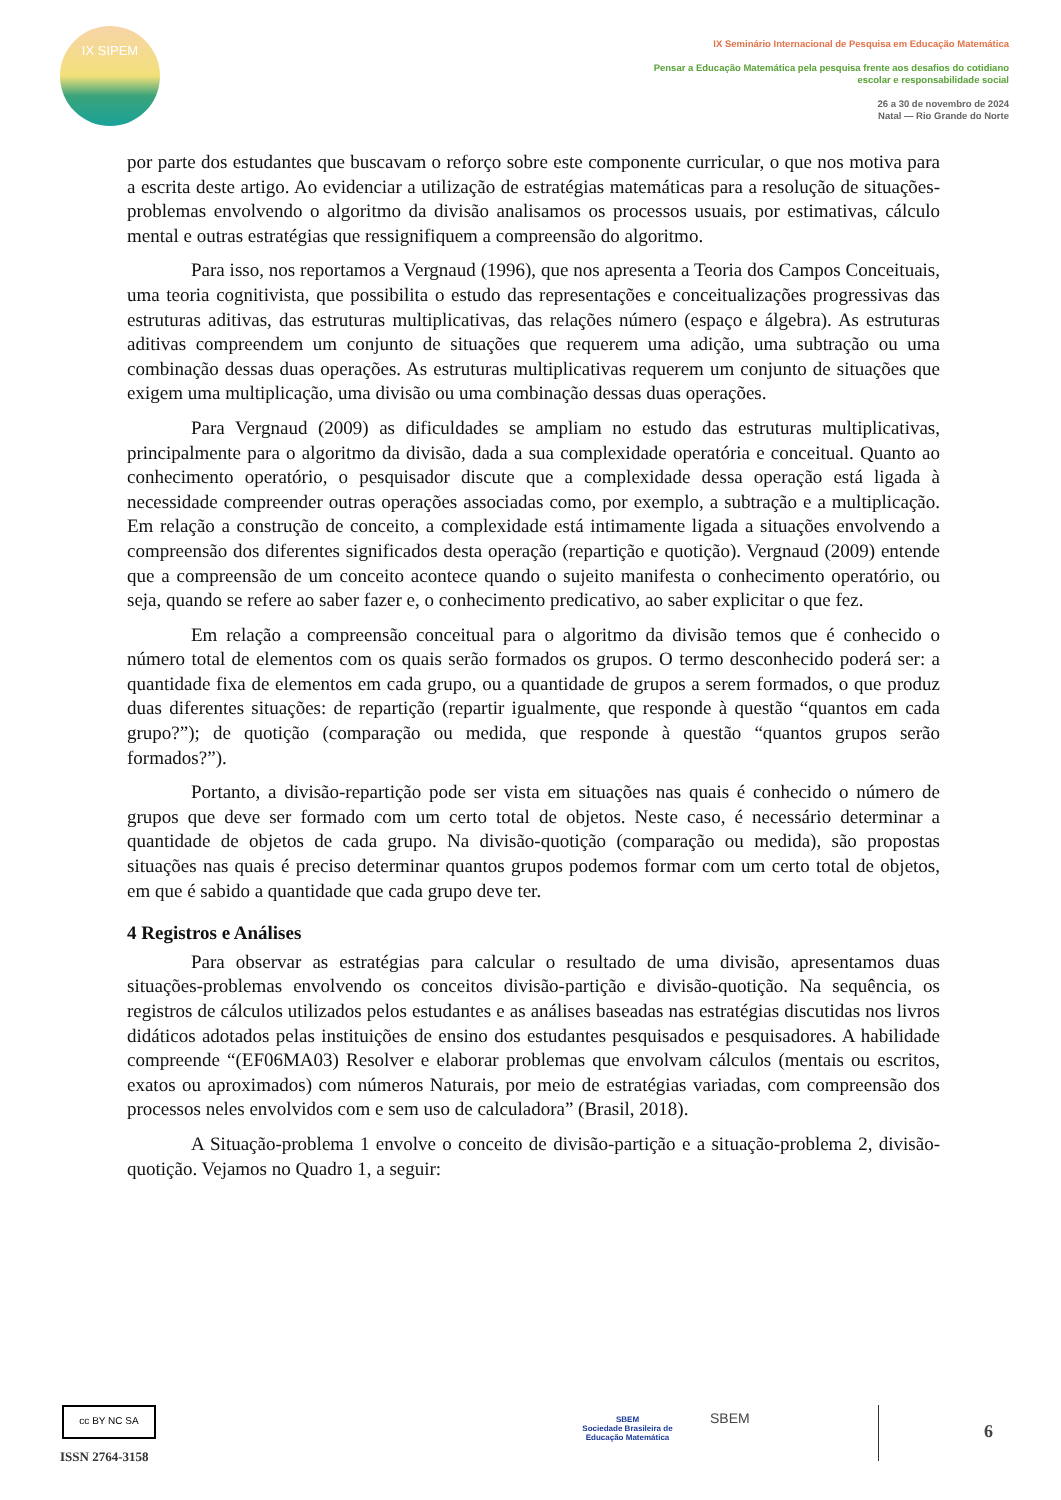IX SIPEM
IX Seminário Internacional de Pesquisa em Educação Matemática
Pensar a Educação Matemática pela pesquisa frente aos desafios do cotidiano
escolar e responsabilidade social
26 a 30 de novembro de 2024
Natal — Rio Grande do Norte
por parte dos estudantes que buscavam o reforço sobre este componente curricular, o que nos motiva para a escrita deste artigo. Ao evidenciar a utilização de estratégias matemáticas para a resolução de situações-problemas envolvendo o algoritmo da divisão analisamos os processos usuais, por estimativas, cálculo mental e outras estratégias que ressignifiquem a compreensão do algoritmo.
Para isso, nos reportamos a Vergnaud (1996), que nos apresenta a Teoria dos Campos Conceituais, uma teoria cognitivista, que possibilita o estudo das representações e conceitualizações progressivas das estruturas aditivas, das estruturas multiplicativas, das relações número (espaço e álgebra). As estruturas aditivas compreendem um conjunto de situações que requerem uma adição, uma subtração ou uma combinação dessas duas operações. As estruturas multiplicativas requerem um conjunto de situações que exigem uma multiplicação, uma divisão ou uma combinação dessas duas operações.
Para Vergnaud (2009) as dificuldades se ampliam no estudo das estruturas multiplicativas, principalmente para o algoritmo da divisão, dada a sua complexidade operatória e conceitual. Quanto ao conhecimento operatório, o pesquisador discute que a complexidade dessa operação está ligada à necessidade compreender outras operações associadas como, por exemplo, a subtração e a multiplicação. Em relação a construção de conceito, a complexidade está intimamente ligada a situações envolvendo a compreensão dos diferentes significados desta operação (repartição e quotição). Vergnaud (2009) entende que a compreensão de um conceito acontece quando o sujeito manifesta o conhecimento operatório, ou seja, quando se refere ao saber fazer e, o conhecimento predicativo, ao saber explicitar o que fez.
Em relação a compreensão conceitual para o algoritmo da divisão temos que é conhecido o número total de elementos com os quais serão formados os grupos. O termo desconhecido poderá ser: a quantidade fixa de elementos em cada grupo, ou a quantidade de grupos a serem formados, o que produz duas diferentes situações: de repartição (repartir igualmente, que responde à questão “quantos em cada grupo?”); de quotição (comparação ou medida, que responde à questão “quantos grupos serão formados?”).
Portanto, a divisão-repartição pode ser vista em situações nas quais é conhecido o número de grupos que deve ser formado com um certo total de objetos. Neste caso, é necessário determinar a quantidade de objetos de cada grupo. Na divisão-quotição (comparação ou medida), são propostas situações nas quais é preciso determinar quantos grupos podemos formar com um certo total de objetos, em que é sabido a quantidade que cada grupo deve ter.
4 Registros e Análises
Para observar as estratégias para calcular o resultado de uma divisão, apresentamos duas situações-problemas envolvendo os conceitos divisão-partição e divisão-quotição. Na sequência, os registros de cálculos utilizados pelos estudantes e as análises baseadas nas estratégias discutidas nos livros didáticos adotados pelas instituições de ensino dos estudantes pesquisados e pesquisadores. A habilidade compreende “(EF06MA03) Resolver e elaborar problemas que envolvam cálculos (mentais ou escritos, exatos ou aproximados) com números Naturais, por meio de estratégias variadas, com compreensão dos processos neles envolvidos com e sem uso de calculadora” (Brasil, 2018).
A Situação-problema 1 envolve o conceito de divisão-partição e a situação-problema 2, divisão-quotição. Vejamos no Quadro 1, a seguir:
cc BY NC SA
ISSN 2764-3158
SBEM
Sociedade Brasileira de Educação Matemática
SBEM
6